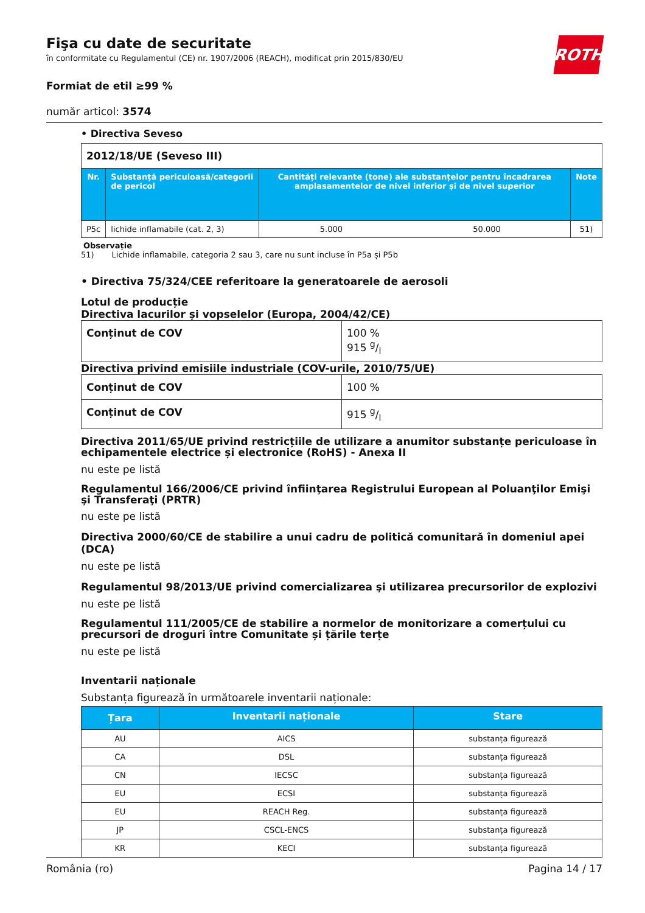ROTH
Fişa cu date de securitate
în conformitate cu Regulamentul (CE) nr. 1907/2006 (REACH), modificat prin 2015/830/EU
Formiat de etil ≥99 %
număr articol: 3574
• Directiva Seveso
| 2012/18/UE (Seveso III) | | | | |
| Nr. | Substanță periculoasă/categorii de pericol | Cantități relevante (tone) ale substanțelor pentru încadrarea amplasamentelor de nivel inferior și de nivel superior | | Note |
| P5c | lichide inflamabile (cat. 2, 3) | 5.000 | 50.000 | 51) |
Observație
51) Lichide inflamabile, categoria 2 sau 3, care nu sunt incluse în P5a și P5b
• Directiva 75/324/CEE referitoare la generatoarele de aerosoli
Lotul de producție
Directiva lacurilor și vopselelor (Europa, 2004/42/CE)
| Conținut de COV | 100 % 915 g/l |
Directiva privind emisiile industriale (COV-urile, 2010/75/UE)
| Conținut de COV | 100 % |
| Conținut de COV | 915 g/l |
Directiva 2011/65/UE privind restricțiile de utilizare a anumitor substanțe periculoase în echipamentele electrice și electronice (RoHS) - Anexa II
nu este pe listă
Regulamentul 166/2006/CE privind înfiinţarea Registrului European al Poluanţilor Emişi şi Transferaţi (PRTR)
nu este pe listă
Directiva 2000/60/CE de stabilire a unui cadru de politică comunitară în domeniul apei (DCA)
nu este pe listă
Regulamentul 98/2013/UE privind comercializarea şi utilizarea precursorilor de explozivi
nu este pe listă
Regulamentul 111/2005/CE de stabilire a normelor de monitorizare a comerțului cu precursori de droguri între Comunitate și țările terțe
nu este pe listă
Inventarii naționale
Substanța figurează în următoarele inventarii naționale:
| Țara | Inventarii naționale | Stare |
| --- | --- | --- |
| AU | AICS | substanța figurează |
| CA | DSL | substanța figurează |
| CN | IECSC | substanța figurează |
| EU | ECSI | substanța figurează |
| EU | REACH Reg. | substanța figurează |
| JP | CSCL-ENCS | substanța figurează |
| KR | KECI | substanța figurează |
România (ro) Pagina 14 / 17